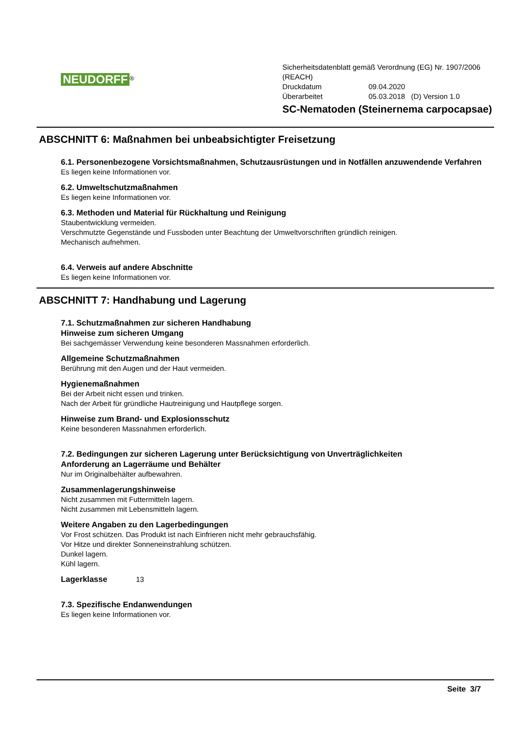NEUDORFF
<sup>®</sup>
Sicherheitsdatenblatt gemäß Verordnung (EG) Nr. 1907/2006
(REACH)
Druckdatum 09.04.2020
Überarbeitet 05.03.2018 (D) Version 1.0
SC-Nematoden (Steinernema carpocapsae)
ABSCHNITT 6: Maßnahmen bei unbeabsichtigter Freisetzung
6.1. Personenbezogene Vorsichtsmaßnahmen, Schutzausrüstungen und in Notfällen anzuwendende Verfahren
Es liegen keine Informationen vor.
6.2. Umweltschutzmaßnahmen
Es liegen keine Informationen vor.
6.3. Methoden und Material für Rückhaltung und Reinigung
Staubentwicklung vermeiden.
Verschmutzte Gegenstände und Fussboden unter Beachtung der Umweltvorschriften gründlich reinigen.
Mechanisch aufnehmen.
6.4. Verweis auf andere Abschnitte
Es liegen keine Informationen vor.
ABSCHNITT 7: Handhabung und Lagerung
7.1. Schutzmaßnahmen zur sicheren Handhabung
Hinweise zum sicheren Umgang
Bei sachgemässer Verwendung keine besonderen Massnahmen erforderlich.
Allgemeine Schutzmaßnahmen
Berührung mit den Augen und der Haut vermeiden.
Hygienemaßnahmen
Bei der Arbeit nicht essen und trinken.
Nach der Arbeit für gründliche Hautreinigung und Hautpflege sorgen.
Hinweise zum Brand- und Explosionsschutz
Keine besonderen Massnahmen erforderlich.
7.2. Bedingungen zur sicheren Lagerung unter Berücksichtigung von Unverträglichkeiten
Anforderung an Lagerräume und Behälter
Nur im Originalbehälter aufbewahren.
Zusammenlagerungshinweise
Nicht zusammen mit Futtermitteln lagern.
Nicht zusammen mit Lebensmitteln lagern.
Weitere Angaben zu den Lagerbedingungen
Vor Frost schützen. Das Produkt ist nach Einfrieren nicht mehr gebrauchsfähig.
Vor Hitze und direkter Sonneneinstrahlung schützen.
Dunkel lagern.
Kühl lagern.
Lagerklasse 13
7.3. Spezifische Endanwendungen
Es liegen keine Informationen vor.
Seite 3/7